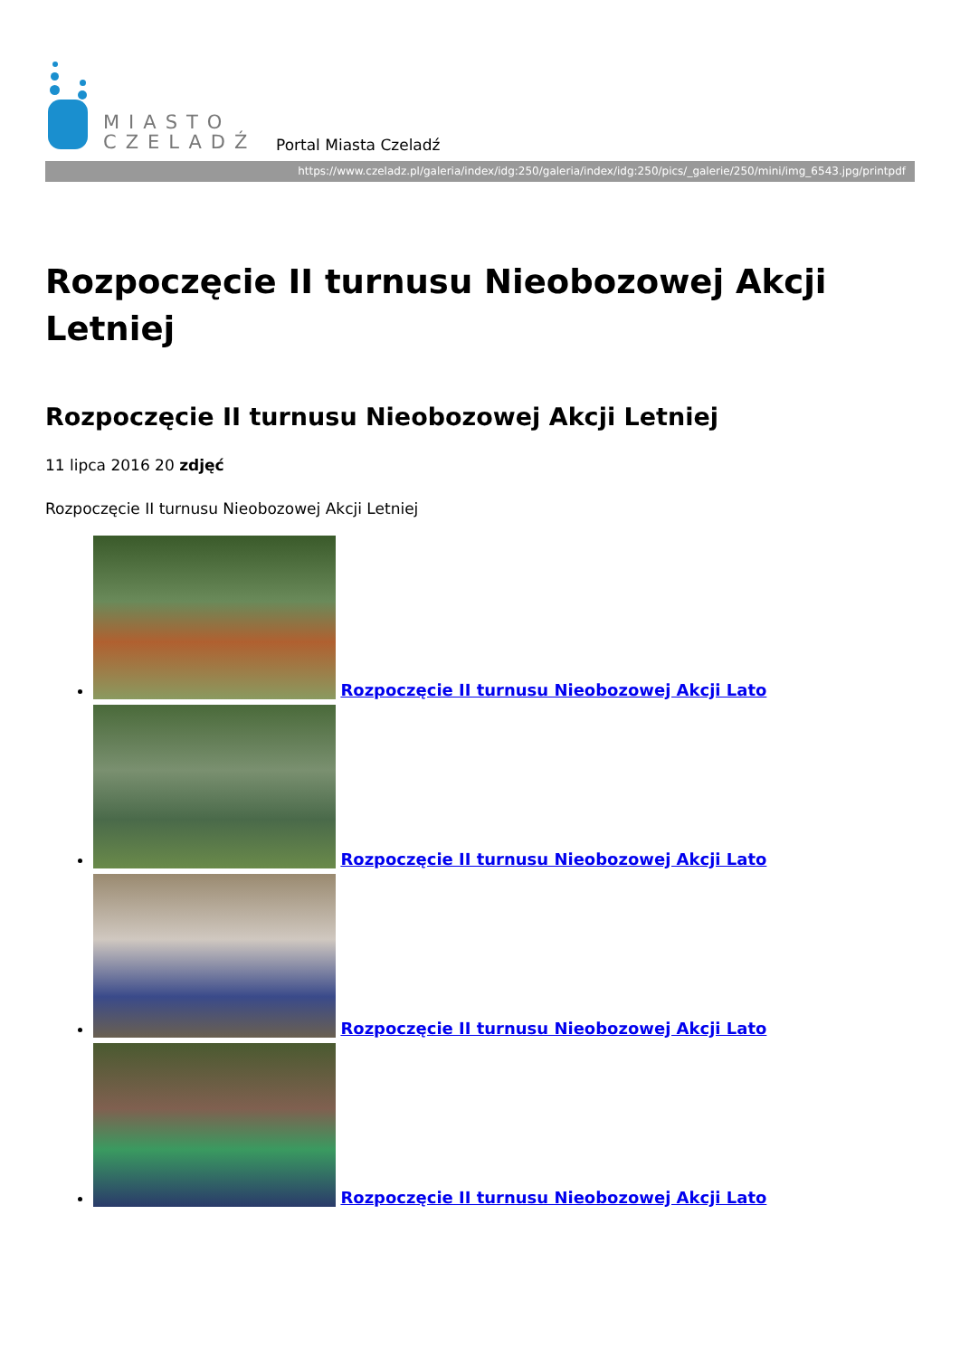MIASTO
CZELADŹ
Portal Miasta Czeladź
https://www.czeladz.pl/galeria/index/idg:250/galeria/index/idg:250/pics/_galerie/250/mini/img_6543.jpg/printpdf
Rozpoczęcie II turnusu Nieobozowej Akcji Letniej
Rozpoczęcie II turnusu Nieobozowej Akcji Letniej
11 lipca 2016 20 zdjęć
Rozpoczęcie II turnusu Nieobozowej Akcji Letniej
Rozpoczęcie II turnusu Nieobozowej Akcji Lato
Rozpoczęcie II turnusu Nieobozowej Akcji Lato
Rozpoczęcie II turnusu Nieobozowej Akcji Lato
Rozpoczęcie II turnusu Nieobozowej Akcji Lato